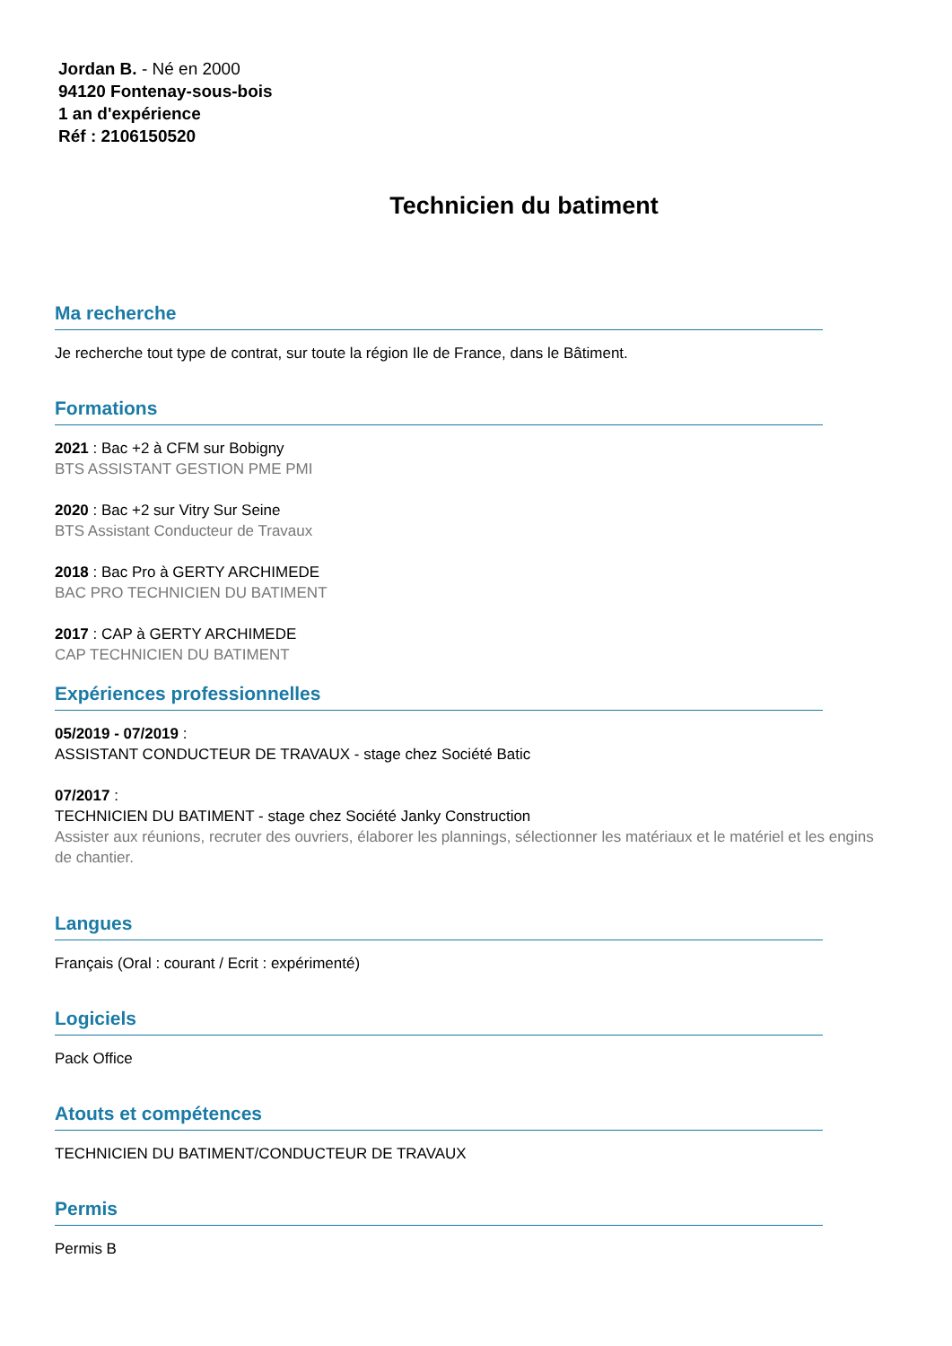Jordan B. - Né en 2000
94120 Fontenay-sous-bois
1 an d'expérience
Réf : 2106150520
Technicien du batiment
Ma recherche
Je recherche tout type de contrat, sur toute la région Ile de France, dans le Bâtiment.
Formations
2021 : Bac +2 à CFM sur Bobigny
BTS ASSISTANT GESTION PME PMI
2020 : Bac +2 sur Vitry Sur Seine
BTS Assistant Conducteur de Travaux
2018 : Bac Pro à GERTY ARCHIMEDE
BAC PRO TECHNICIEN DU BATIMENT
2017 : CAP à GERTY ARCHIMEDE
CAP TECHNICIEN DU BATIMENT
Expériences professionnelles
05/2019 - 07/2019 :
ASSISTANT CONDUCTEUR DE TRAVAUX - stage chez Société Batic
07/2017 :
TECHNICIEN DU BATIMENT - stage chez Société Janky Construction
Assister aux réunions, recruter des ouvriers, élaborer les plannings, sélectionner les matériaux et le matériel et les engins de chantier.
Langues
Français (Oral : courant / Ecrit : expérimenté)
Logiciels
Pack Office
Atouts et compétences
TECHNICIEN DU BATIMENT/CONDUCTEUR DE TRAVAUX
Permis
Permis B